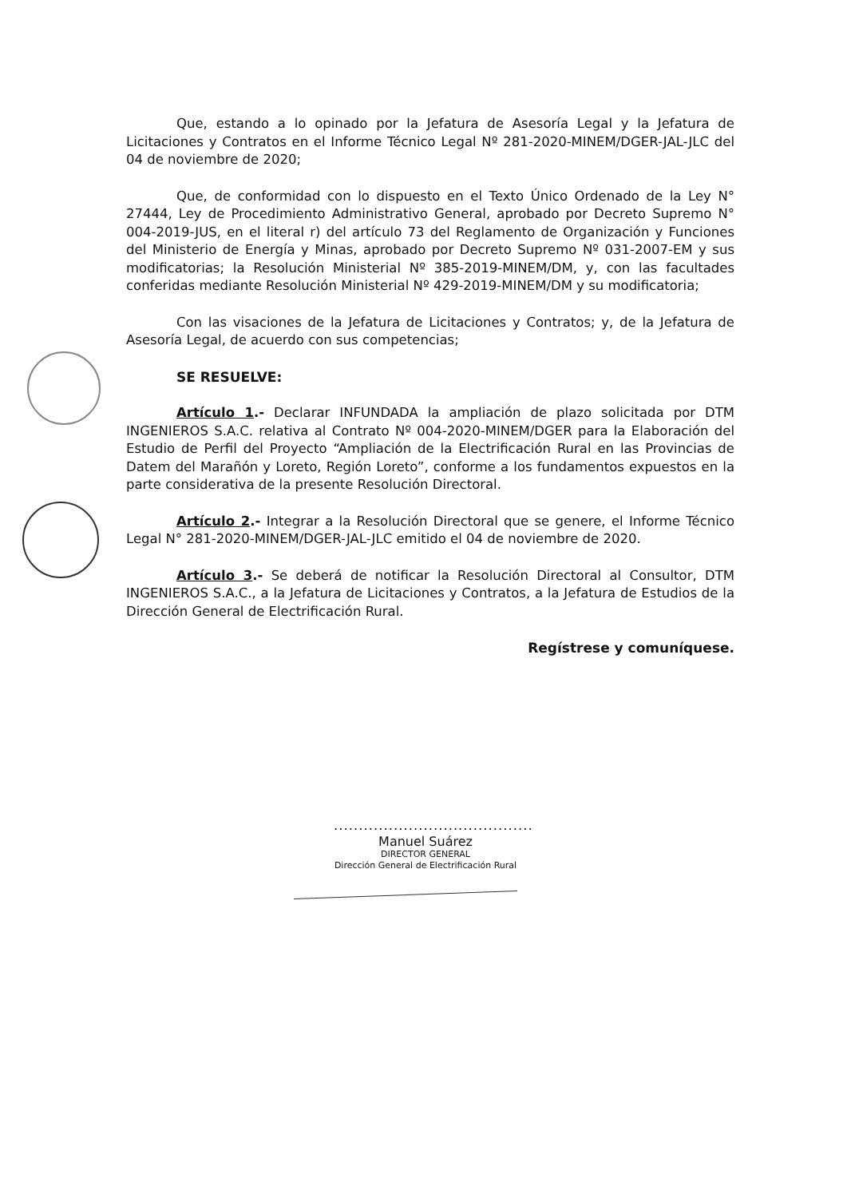Que, estando a lo opinado por la Jefatura de Asesoría Legal y la Jefatura de Licitaciones y Contratos en el Informe Técnico Legal Nº 281-2020-MINEM/DGER-JAL-JLC del 04 de noviembre de 2020;
Que, de conformidad con lo dispuesto en el Texto Único Ordenado de la Ley N° 27444, Ley de Procedimiento Administrativo General, aprobado por Decreto Supremo N° 004-2019-JUS, en el literal r) del artículo 73 del Reglamento de Organización y Funciones del Ministerio de Energía y Minas, aprobado por Decreto Supremo Nº 031-2007-EM y sus modificatorias; la Resolución Ministerial Nº 385-2019-MINEM/DM, y, con las facultades conferidas mediante Resolución Ministerial Nº 429-2019-MINEM/DM y su modificatoria;
Con las visaciones de la Jefatura de Licitaciones y Contratos; y, de la Jefatura de Asesoría Legal, de acuerdo con sus competencias;
SE RESUELVE:
Artículo 1.- Declarar INFUNDADA la ampliación de plazo solicitada por DTM INGENIEROS S.A.C. relativa al Contrato Nº 004-2020-MINEM/DGER para la Elaboración del Estudio de Perfil del Proyecto “Ampliación de la Electrificación Rural en las Provincias de Datem del Marañón y Loreto, Región Loreto”, conforme a los fundamentos expuestos en la parte considerativa de la presente Resolución Directoral.
Artículo 2.- Integrar a la Resolución Directoral que se genere, el Informe Técnico Legal N° 281-2020-MINEM/DGER-JAL-JLC emitido el 04 de noviembre de 2020.
Artículo 3.- Se deberá de notificar la Resolución Directoral al Consultor, DTM INGENIEROS S.A.C., a la Jefatura de Licitaciones y Contratos, a la Jefatura de Estudios de la Dirección General de Electrificación Rural.
Regístrese y comuníquese.
........................................
Manuel Suárez
DIRECTOR GENERAL
Dirección General de Electrificación Rural